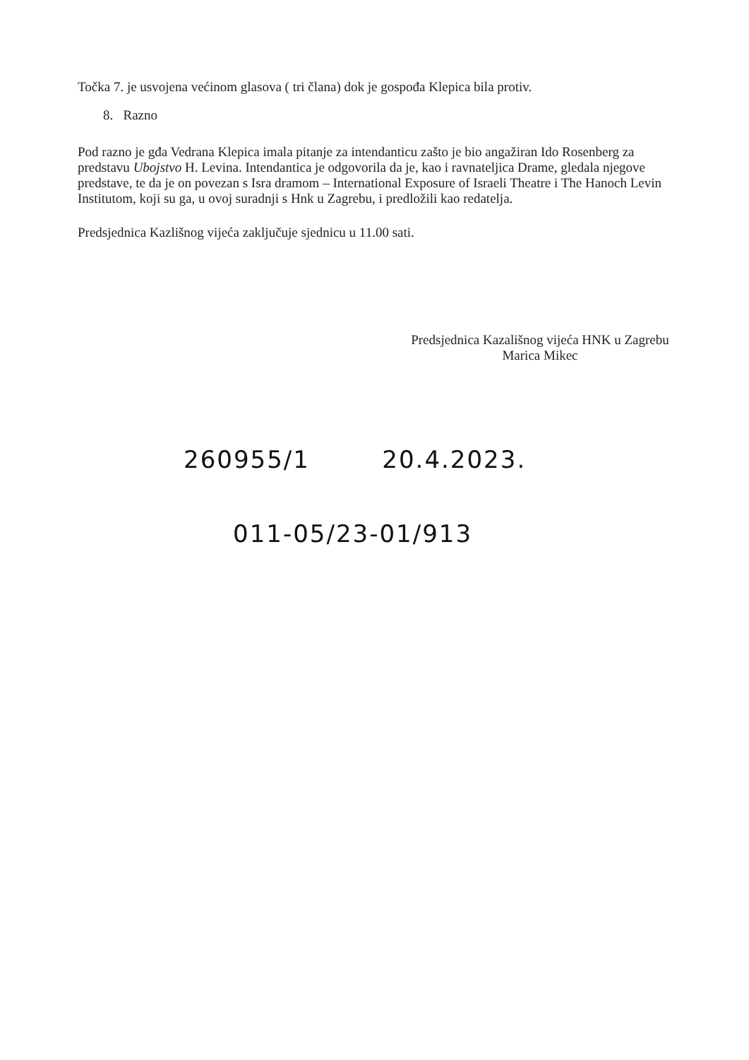Točka 7. je usvojena većinom glasova ( tri člana) dok je gospođa Klepica bila protiv.
8. Razno
Pod razno je gđa Vedrana Klepica imala pitanje za intendanticu zašto je bio angažiran Ido Rosenberg za predstavu Ubojstvo H. Levina. Intendantica je odgovorila da je, kao i ravnateljica Drame, gledala njegove predstave, te da je on povezan s Isra dramom – International Exposure of Israeli Theatre i The Hanoch Levin Institutom, koji su ga, u ovoj suradnji s Hnk u Zagrebu, i predložili kao redatelja.
Predsjednica Kazlišnog vijeća zaključuje sjednicu u 11.00 sati.
Predsjednica Kazališnog vijeća HNK u Zagrebu
Marica Mikec
260955/1 20.4.2023.
011-05/23-01/913